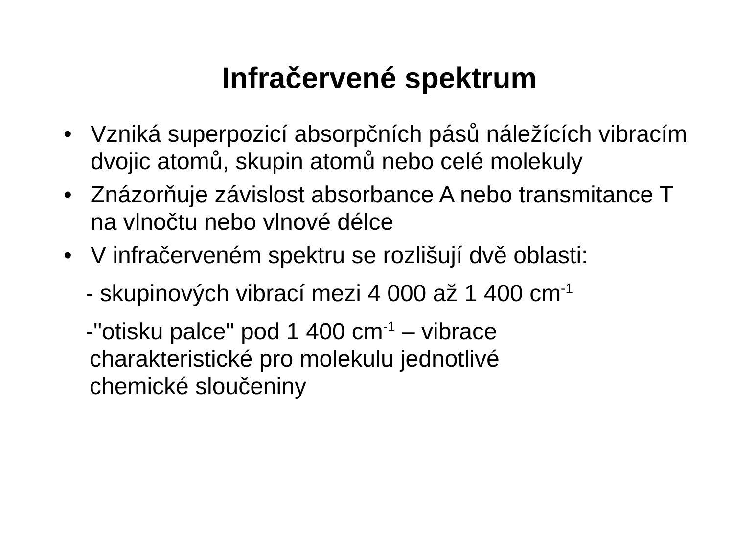Infračervené spektrum
• Vzniká superpozicí absorpčních pásů náležících vibracím dvojic atomů, skupin atomů nebo celé molekuly
• Znázorňuje závislost absorbance A nebo transmitance T na vlnočtu nebo vlnové délce
• V infračerveném spektru se rozlišují dvě oblasti:
- skupinových vibrací mezi 4 000 až 1 400 cm<sup>-1</sup>
-"otisku palce" pod 1 400 cm<sup>-1</sup> – vibrace
charakteristické pro molekulu jednotlivé
chemické sloučeniny